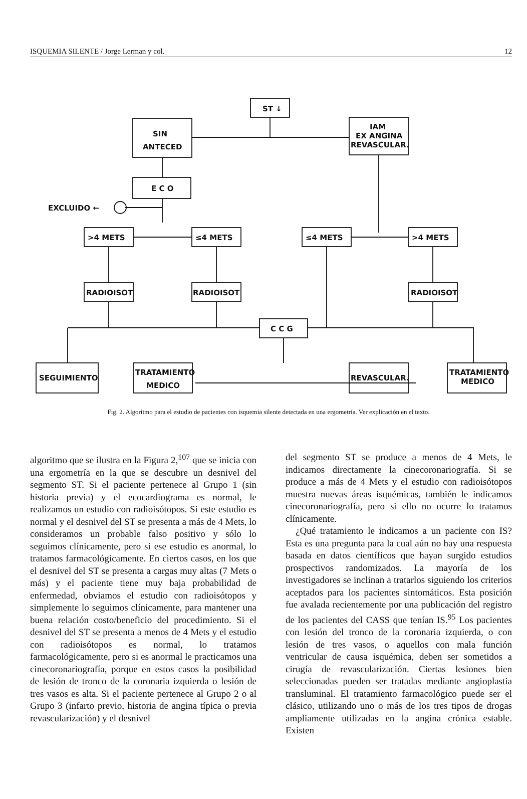ISQUEMIA SILENTE / Jorge Lerman y col. 12
ST ↓
SIN
ANTECED
IAM
EX ANGINA
REVASCULAR.
E C O
EXCLUIDO ←
>4 METS
≤4 METS
≤4 METS
>4 METS
RADIOISOT
RADIOISOT
RADIOISOT
C C G
SEGUIMIENTO
TRATAMIENTO
MEDICO
REVASCULAR.
TRATAMIENTO
MEDICO
Fig. 2. Algoritmo para el estudio de pacientes con isquemia silente detectada en una ergometría. Ver explicación en el texto.
algoritmo que se ilustra en la Figura 2,<sup>107</sup> que se inicia con una ergometría en la que se descubre un desnivel del segmento ST. Si el paciente pertenece al Grupo 1 (sin historia previa) y el ecocardiograma es normal, le realizamos un estudio con radioisótopos. Si este estudio es normal y el desnivel del ST se presenta a más de 4 Mets, lo consideramos un probable falso positivo y sólo lo seguimos clínicamente, pero si ese estudio es anormal, lo tratamos farmacológicamente. En ciertos casos, en los que el desnivel del ST se presenta a cargas muy altas (7 Mets o más) y el paciente tiene muy baja probabilidad de enfermedad, obviamos el estudio con radioisótopos y simplemente lo seguimos clínicamente, para mantener una buena relación costo/beneficio del procedimiento. Si el desnivel del ST se presenta a menos de 4 Mets y el estudio con radioisótopos es normal, lo tratamos farmacológicamente, pero si es anormal le practicamos una cinecoronariografía, porque en estos casos la posibilidad de lesión de tronco de la coronaria izquierda o lesión de tres vasos es alta. Si el paciente pertenece al Grupo 2 o al Grupo 3 (infarto previo, historia de angina típica o previa revascularización) y el desnivel
del segmento ST se produce a menos de 4 Mets, le indicamos directamente la cinecoronariografía. Si se produce a más de 4 Mets y el estudio con radioisótopos muestra nuevas áreas isquémicas, también le indicamos cinecoronariografía, pero si ello no ocurre lo tratamos clínicamente.
¿Qué tratamiento le indicamos a un paciente con IS? Esta es una pregunta para la cual aún no hay una respuesta basada en datos científicos que hayan surgido estudios prospectivos randomizados. La mayoría de los investigadores se inclinan a tratarlos siguiendo los criterios aceptados para los pacientes sintomáticos. Esta posición fue avalada recientemente por una publicación del registro de los pacientes del CASS que tenían IS.<sup>95</sup> Los pacientes con lesión del tronco de la coronaria izquierda, o con lesión de tres vasos, o aquellos con mala función ventricular de causa isquémica, deben ser sometidos a cirugía de revascularización. Ciertas lesiones bien seleccionadas pueden ser tratadas mediante angioplastia transluminal. El tratamiento farmacológico puede ser el clásico, utilizando uno o más de los tres tipos de drogas ampliamente utilizadas en la angina crónica estable. Existen